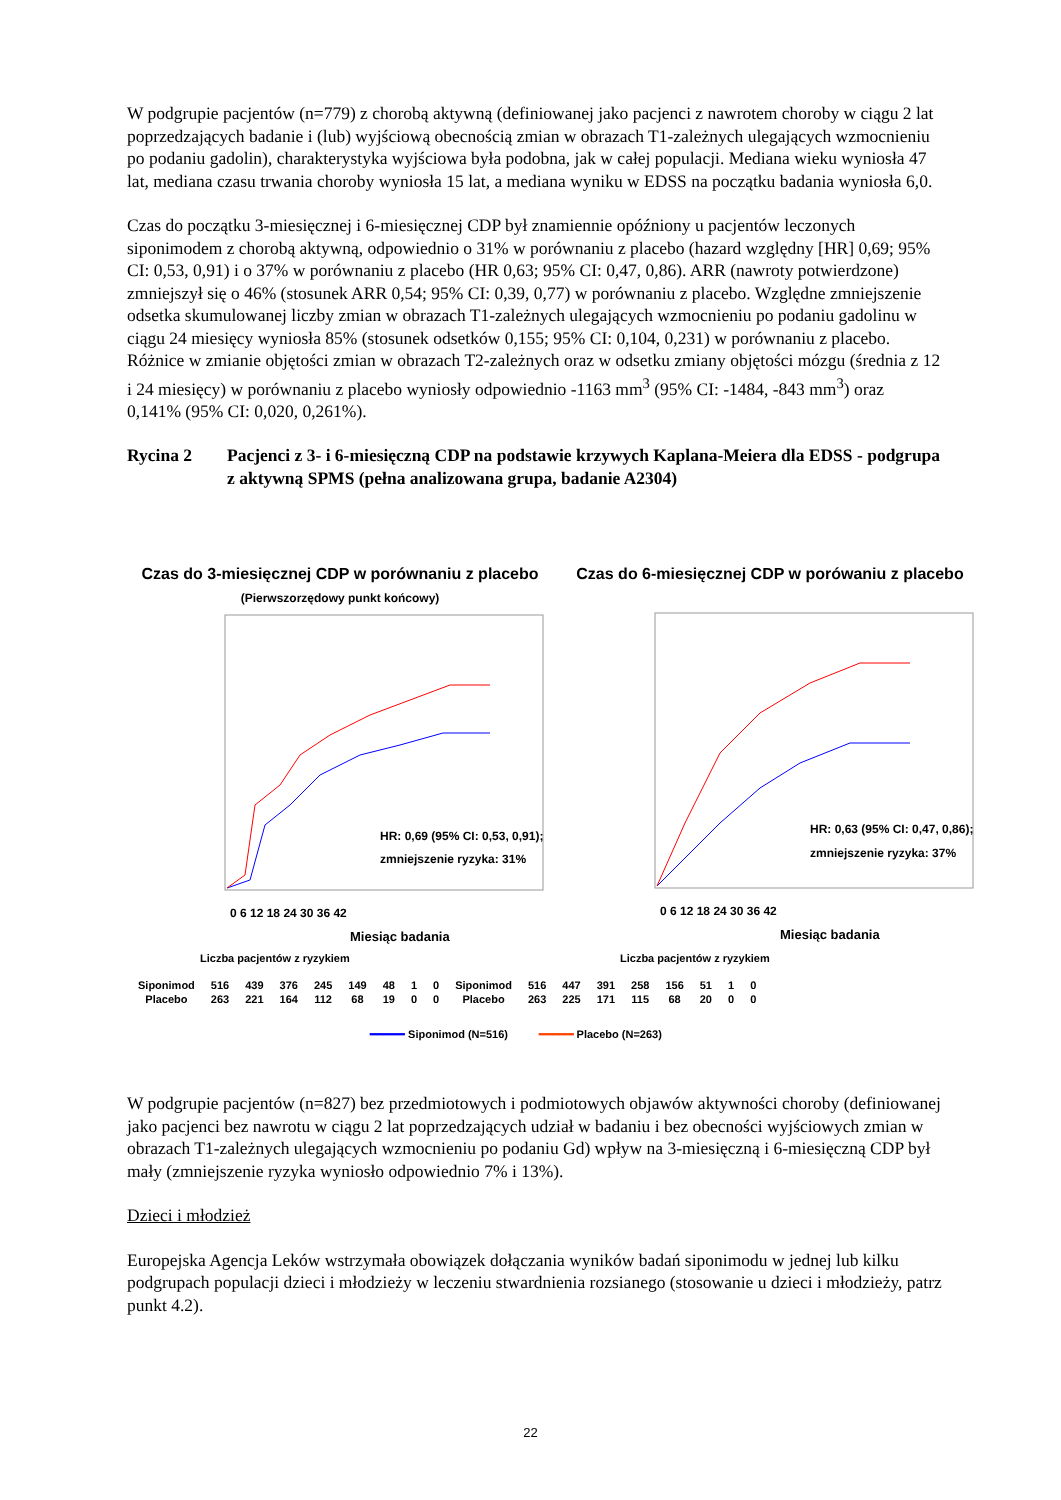W podgrupie pacjentów (n=779) z chorobą aktywną (definiowanej jako pacjenci z nawrotem choroby w ciągu 2 lat poprzedzających badanie i (lub) wyjściową obecnością zmian w obrazach T1-zależnych ulegających wzmocnieniu po podaniu gadolin), charakterystyka wyjściowa była podobna, jak w całej populacji. Mediana wieku wyniosła 47 lat, mediana czasu trwania choroby wyniosła 15 lat, a mediana wyniku w EDSS na początku badania wyniosła 6,0.
Czas do początku 3-miesięcznej i 6-miesięcznej CDP był znamiennie opóźniony u pacjentów leczonych siponimodem z chorobą aktywną, odpowiednio o 31% w porównaniu z placebo (hazard względny [HR] 0,69; 95% CI: 0,53, 0,91) i o 37% w porównaniu z placebo (HR 0,63; 95% CI: 0,47, 0,86). ARR (nawroty potwierdzone) zmniejszył się o 46% (stosunek ARR 0,54; 95% CI: 0,39, 0,77) w porównaniu z placebo. Względne zmniejszenie odsetka skumulowanej liczby zmian w obrazach T1-zależnych ulegających wzmocnieniu po podaniu gadolinu w ciągu 24 miesięcy wyniosła 85% (stosunek odsetków 0,155; 95% CI: 0,104, 0,231) w porównaniu z placebo. Różnice w zmianie objętości zmian w obrazach T2-zależnych oraz w odsetku zmiany objętości mózgu (średnia z 12 i 24 miesięcy) w porównaniu z placebo wyniosły odpowiednio -1163 mm<sup>3</sup> (95% CI: -1484, -843 mm<sup>3</sup>) oraz 0,141% (95% CI: 0,020, 0,261%).
Rycina 2 Pacjenci z 3- i 6-miesięczną CDP na podstawie krzywych Kaplana-Meiera dla EDSS - podgrupa z aktywną SPMS (pełna analizowana grupa, badanie A2304)
Czas do 3-miesięcznej CDP w porównaniu z placebo
(Pierwszorzędowy punkt końcowy)
HR: 0,69 (95% CI: 0,53, 0,91);
zmniejszenie ryzyka: 31%
0 6 12 18 24 30 36 42
Miesiąc badania
Czas do 6-miesięcznej CDP w porówaniu z placebo
HR: 0,63 (95% CI: 0,47, 0,86);
zmniejszenie ryzyka: 37%
0 6 12 18 24 30 36 42
Miesiąc badania
Liczba pacjentów z ryzykiem Liczba pacjentów z ryzykiem
| Siponimod | 516 | 439 | 376 | 245 | 149 | 48 | 1 | 0 | Siponimod | 516 | 447 | 391 | 258 | 156 | 51 | 1 | 0 |
| Placebo | 263 | 221 | 164 | 112 | 68 | 19 | 0 | 0 | Placebo | 263 | 225 | 171 | 115 | 68 | 20 | 0 | 0 |
━━━━━ Siponimod (N=516) ━━━━━ Placebo (N=263)
W podgrupie pacjentów (n=827) bez przedmiotowych i podmiotowych objawów aktywności choroby (definiowanej jako pacjenci bez nawrotu w ciągu 2 lat poprzedzających udział w badaniu i bez obecności wyjściowych zmian w obrazach T1-zależnych ulegających wzmocnieniu po podaniu Gd) wpływ na 3-miesięczną i 6-miesięczną CDP był mały (zmniejszenie ryzyka wyniosło odpowiednio 7% i 13%).
Dzieci i młodzież
Europejska Agencja Leków wstrzymała obowiązek dołączania wyników badań siponimodu w jednej lub kilku podgrupach populacji dzieci i młodzieży w leczeniu stwardnienia rozsianego (stosowanie u dzieci i młodzieży, patrz punkt 4.2).
22